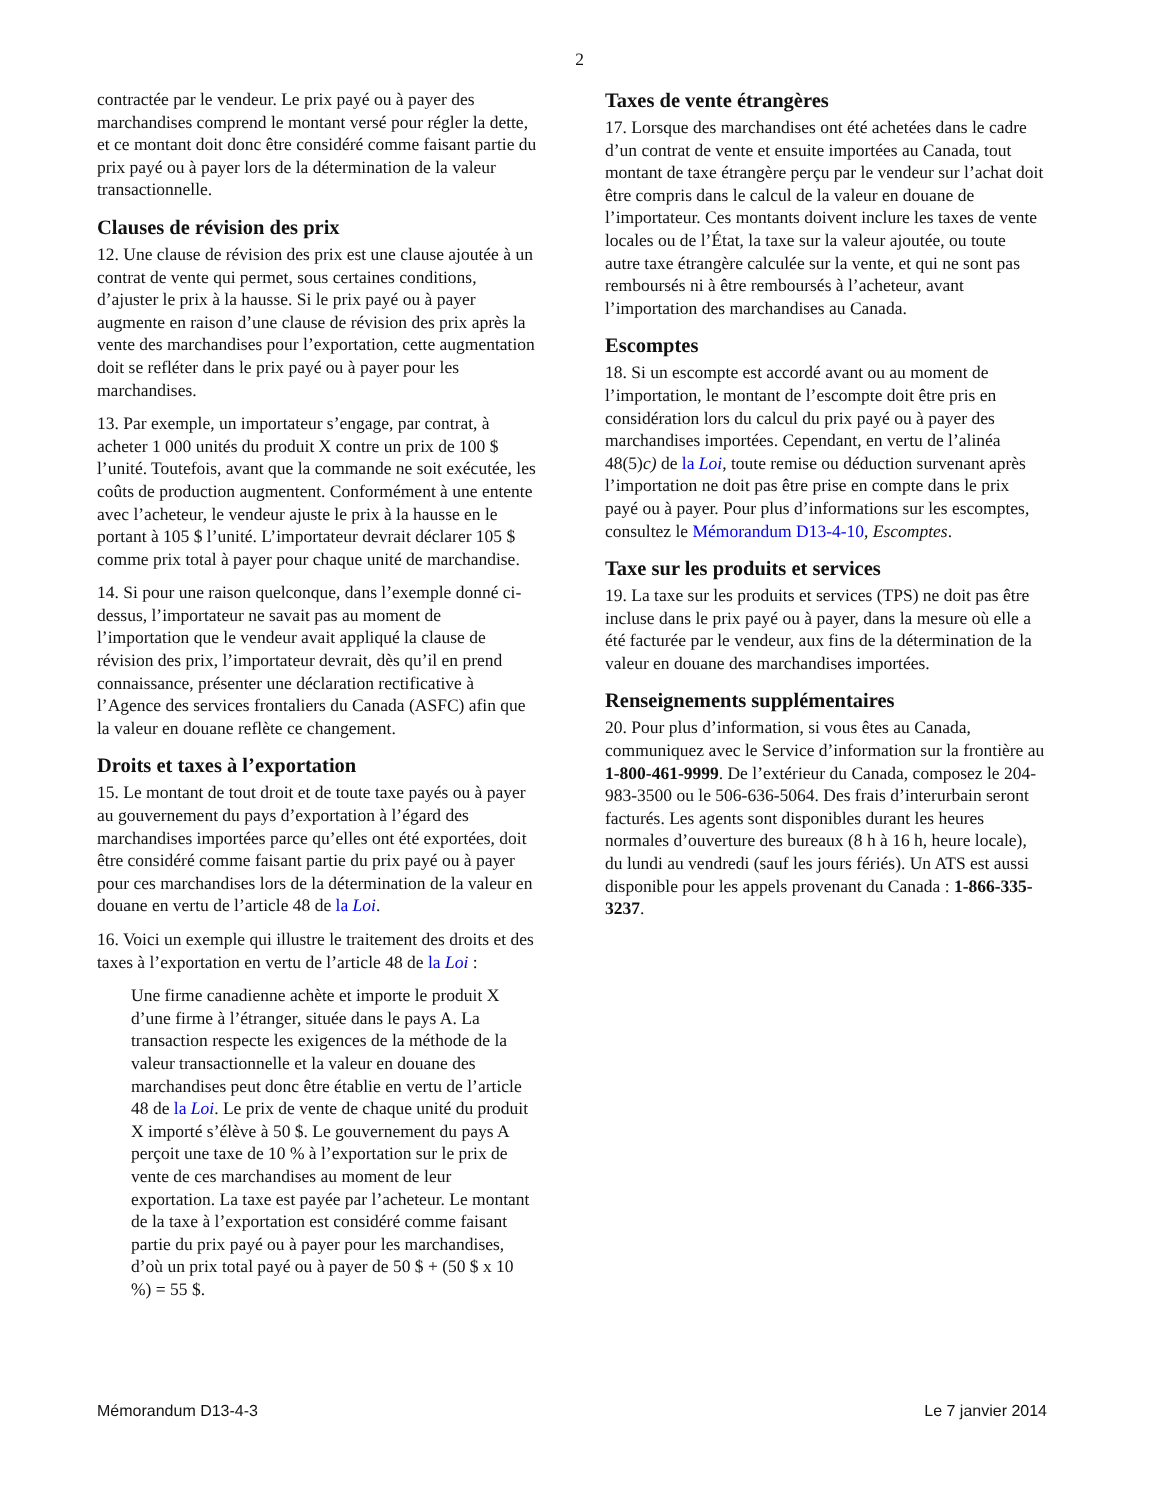2
contractée par le vendeur. Le prix payé ou à payer des marchandises comprend le montant versé pour régler la dette, et ce montant doit donc être considéré comme faisant partie du prix payé ou à payer lors de la détermination de la valeur transactionnelle.
Clauses de révision des prix
12. Une clause de révision des prix est une clause ajoutée à un contrat de vente qui permet, sous certaines conditions, d’ajuster le prix à la hausse. Si le prix payé ou à payer augmente en raison d’une clause de révision des prix après la vente des marchandises pour l’exportation, cette augmentation doit se refléter dans le prix payé ou à payer pour les marchandises.
13. Par exemple, un importateur s’engage, par contrat, à acheter 1 000 unités du produit X contre un prix de 100 $ l’unité. Toutefois, avant que la commande ne soit exécutée, les coûts de production augmentent. Conformément à une entente avec l’acheteur, le vendeur ajuste le prix à la hausse en le portant à 105 $ l’unité. L’importateur devrait déclarer 105 $ comme prix total à payer pour chaque unité de marchandise.
14. Si pour une raison quelconque, dans l’exemple donné ci-dessus, l’importateur ne savait pas au moment de l’importation que le vendeur avait appliqué la clause de révision des prix, l’importateur devrait, dès qu’il en prend connaissance, présenter une déclaration rectificative à l’Agence des services frontaliers du Canada (ASFC) afin que la valeur en douane reflète ce changement.
Droits et taxes à l’exportation
15. Le montant de tout droit et de toute taxe payés ou à payer au gouvernement du pays d’exportation à l’égard des marchandises importées parce qu’elles ont été exportées, doit être considéré comme faisant partie du prix payé ou à payer pour ces marchandises lors de la détermination de la valeur en douane en vertu de l’article 48 de la Loi.
16. Voici un exemple qui illustre le traitement des droits et des taxes à l’exportation en vertu de l’article 48 de la Loi :
Une firme canadienne achète et importe le produit X d’une firme à l’étranger, située dans le pays A. La transaction respecte les exigences de la méthode de la valeur transactionnelle et la valeur en douane des marchandises peut donc être établie en vertu de l’article 48 de la Loi. Le prix de vente de chaque unité du produit X importé s’élève à 50 $. Le gouvernement du pays A perçoit une taxe de 10 % à l’exportation sur le prix de vente de ces marchandises au moment de leur exportation. La taxe est payée par l’acheteur. Le montant de la taxe à l’exportation est considéré comme faisant partie du prix payé ou à payer pour les marchandises, d’où un prix total payé ou à payer de 50 $ + (50 $ x 10 %) = 55 $.
Taxes de vente étrangères
17. Lorsque des marchandises ont été achetées dans le cadre d’un contrat de vente et ensuite importées au Canada, tout montant de taxe étrangère perçu par le vendeur sur l’achat doit être compris dans le calcul de la valeur en douane de l’importateur. Ces montants doivent inclure les taxes de vente locales ou de l’État, la taxe sur la valeur ajoutée, ou toute autre taxe étrangère calculée sur la vente, et qui ne sont pas remboursés ni à être remboursés à l’acheteur, avant l’importation des marchandises au Canada.
Escomptes
18. Si un escompte est accordé avant ou au moment de l’importation, le montant de l’escompte doit être pris en considération lors du calcul du prix payé ou à payer des marchandises importées. Cependant, en vertu de l’alinéa 48(5)c) de la Loi, toute remise ou déduction survenant après l’importation ne doit pas être prise en compte dans le prix payé ou à payer. Pour plus d’informations sur les escomptes, consultez le Mémorandum D13-4-10, Escomptes.
Taxe sur les produits et services
19. La taxe sur les produits et services (TPS) ne doit pas être incluse dans le prix payé ou à payer, dans la mesure où elle a été facturée par le vendeur, aux fins de la détermination de la valeur en douane des marchandises importées.
Renseignements supplémentaires
20. Pour plus d’information, si vous êtes au Canada, communiquez avec le Service d’information sur la frontière au 1-800-461-9999. De l’extérieur du Canada, composez le 204-983-3500 ou le 506-636-5064. Des frais d’interurbain seront facturés. Les agents sont disponibles durant les heures normales d’ouverture des bureaux (8 h à 16 h, heure locale), du lundi au vendredi (sauf les jours fériés). Un ATS est aussi disponible pour les appels provenant du Canada : 1-866-335-3237.
Mémorandum D13-4-3 Le 7 janvier 2014